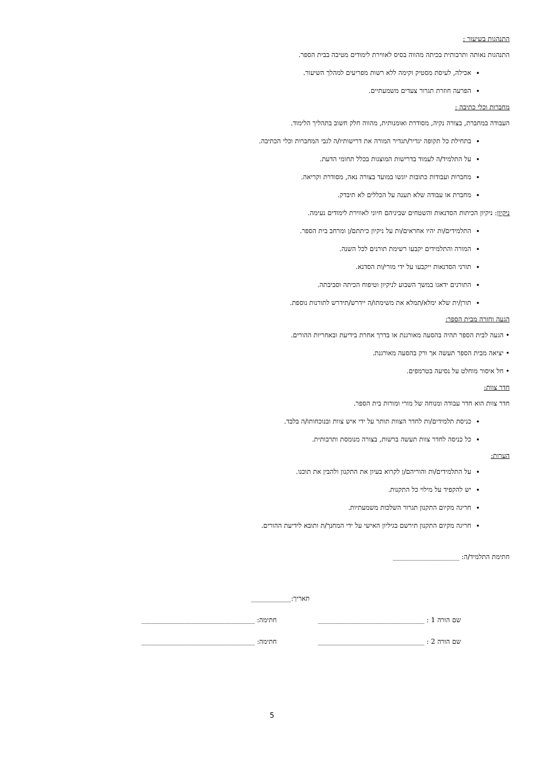התנהגות בשיעור :
התנהגות נאותה ותרבותית בכיתה מהווה בסיס לאווירת לימודים מטיבה בבית הספר.
אכילה, לעיסת מסטיק וקימה ללא רשות מפריעים למהלך השיעור.
הפרעה חוזרת תגרור צעדים משמעתיים.
מחברות וכלי כתיבה :
העבודה במחברת, בצורה נקיה, מסודרת ואומנותית, מהווה חלק חשוב בתהליך הלימוד.
בתחילת כל תקופה יגדיר/תגדיר המורה את דרישותיו/ה לגבי המחברות וכלי הכתיבה.
על התלמיד/ה לעמוד בדרישות המוצגות בכלל תחומי הדעת.
מחברות ועבודות כתובות יוגשו במועד בצורה נאה, מסודרת וקריאה.
מחברת או עבודה שלא תענה על הכללים לא תיבדק.
ניקיון: ניקיון הכיתות הסדנאות והשטחים שביניהם חיוני לאווירת לימודים נעימה.
התלמידים/ות יהיו אחראים/ות על ניקיון כיתתם/ן ומרחב בית הספר.
המורה והתלמידים יקבעו רשימת תורנים לכל השנה.
תורני הסדנאות ייקבעו על ידי מורי/ות הסדנא.
התורנים ידאגו במשך השבוע לניקיון וטיפוח הכיתה וסביבתה.
תורן/ית שלא ימלא/תמלא את משימתו/ה יידרש/תידרש לתורנות נוספת.
הגעה וחזרה מבית הספר:
• הגעה לבית הספר תהיה בהסעה מאורגנת או בדרך אחרת בידיעת ובאחריות ההורים.
• יציאה מבית הספר תעשה אך ורק בהסעה מאורגנת.
• חל איסור מוחלט על נסיעה בטרמפים.
חדר צוות:
חדר צוות הוא חדר עבודה ומנוחה של מורי ומורות בית הספר.
כניסת תלמידים/ות לחדר הצוות תותר על ידי איש צוות ובנוכחותו/ה בלבד.
כל כניסה לחדר צוות תעשה ברשות, בצורה מנומסת ותרבותית.
הערות:
על התלמידים/ות והוריהם/ן לקרוא בעיון את התקנון ולהבין את תוכנו.
יש להקפיד על מילוי כל התקנות.
חריגה מקיום התקנון תגרור השלכות משמעתיות.
חריגה מקיום התקנון תירשם בגיליון האישי על ידי המחנך/ת ותובא לידיעת ההורים.
חתימת התלמיד/ה: ____________________
תאריך:____________
שם הורה 1 : ________________________________ חתימה: __________________________________
שם הורה 2 : ________________________________ חתימה: __________________________________
5